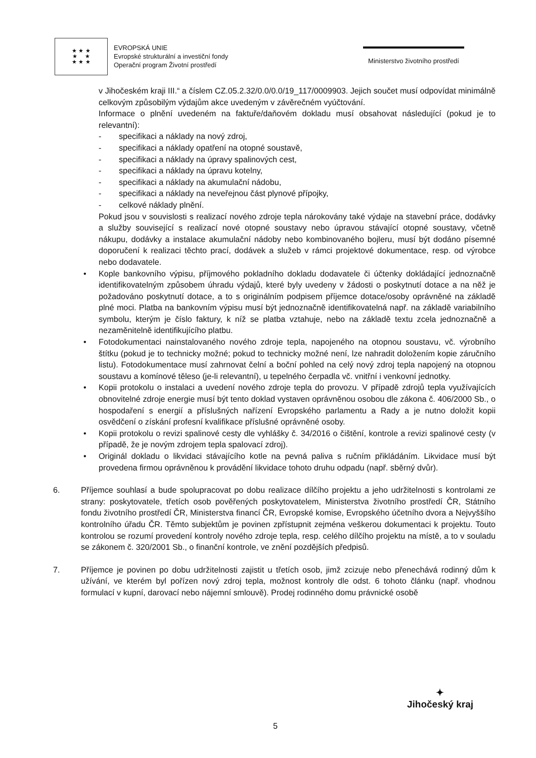★ ★ ★
★ ★
★ ★ ★
EVROPSKÁ UNIE
Evropské strukturální a investiční fondy
Operační program Životní prostředí
Ministerstvo životního prostředí
v Jihočeském kraji III.“ a číslem CZ.05.2.32/0.0/0.0/19_117/0009903. Jejich součet musí odpovídat minimálně celkovým způsobilým výdajům akce uvedeným v závěrečném vyúčtování.
Informace o plnění uvedeném na faktuře/daňovém dokladu musí obsahovat následující (pokud je to relevantní):
- specifikaci a náklady na nový zdroj,
- specifikaci a náklady opatření na otopné soustavě,
- specifikaci a náklady na úpravy spalinových cest,
- specifikaci a náklady na úpravu kotelny,
- specifikaci a náklady na akumulační nádobu,
- specifikaci a náklady na neveřejnou část plynové přípojky,
- celkové náklady plnění.
Pokud jsou v souvislosti s realizací nového zdroje tepla nárokovány také výdaje na stavební práce, dodávky a služby související s realizací nové otopné soustavy nebo úpravou stávající otopné soustavy, včetně nákupu, dodávky a instalace akumulační nádoby nebo kombinovaného bojleru, musí být dodáno písemné doporučení k realizaci těchto prací, dodávek a služeb v rámci projektové dokumentace, resp. od výrobce nebo dodavatele.
• Kople bankovního výpisu, příjmového pokladního dokladu dodavatele či účtenky dokládající jednoznačně identifikovatelným způsobem úhradu výdajů, které byly uvedeny v žádosti o poskytnutí dotace a na něž je požadováno poskytnutí dotace, a to s originálním podpisem příjemce dotace/osoby oprávněné na základě plné moci. Platba na bankovním výpisu musí být jednoznačně identifikovatelná např. na základě variabilního symbolu, kterým je číslo faktury, k níž se platba vztahuje, nebo na základě textu zcela jednoznačně a nezaměnitelně identifikujícího platbu.
• Fotodokumentaci nainstalovaného nového zdroje tepla, napojeného na otopnou soustavu, vč. výrobního štítku (pokud je to technicky možné; pokud to technicky možné není, lze nahradit doložením kopie záručního listu). Fotodokumentace musí zahrnovat čelní a boční pohled na celý nový zdroj tepla napojený na otopnou soustavu a komínové těleso (je-li relevantní), u tepelného čerpadla vč. vnitřní i venkovní jednotky.
• Kopii protokolu o instalaci a uvedení nového zdroje tepla do provozu. V případě zdrojů tepla využívajících obnovitelné zdroje energie musí být tento doklad vystaven oprávněnou osobou dle zákona č. 406/2000 Sb., o hospodaření s energií a příslušných nařízení Evropského parlamentu a Rady a je nutno doložit kopii osvědčení o získání profesní kvalifikace příslušné oprávněné osoby.
• Kopii protokolu o revizi spalinové cesty dle vyhlášky č. 34/2016 o čištění, kontrole a revizi spalinové cesty (v případě, že je novým zdrojem tepla spalovací zdroj).
• Originál dokladu o likvidaci stávajícího kotle na pevná paliva s ručním přikládáním. Likvidace musí být provedena firmou oprávněnou k provádění likvidace tohoto druhu odpadu (např. sběrný dvůr).
6. Příjemce souhlasí a bude spolupracovat po dobu realizace dílčího projektu a jeho udržitelnosti s kontrolami ze strany: poskytovatele, třetích osob pověřených poskytovatelem, Ministerstva životního prostředí ČR, Státního fondu životního prostředí ČR, Ministerstva financí ČR, Evropské komise, Evropského účetního dvora a Nejvyššího kontrolního úřadu ČR. Těmto subjektům je povinen zpřístupnit zejména veškerou dokumentaci k projektu. Touto kontrolou se rozumí provedení kontroly nového zdroje tepla, resp. celého dílčího projektu na místě, a to v souladu se zákonem č. 320/2001 Sb., o finanční kontrole, ve znění pozdějších předpisů.
7. Příjemce je povinen po dobu udržitelnosti zajistit u třetích osob, jimž zcizuje nebo přenechává rodinný dům k užívání, ve kterém byl pořízen nový zdroj tepla, možnost kontroly dle odst. 6 tohoto článku (např. vhodnou formulací v kupní, darovací nebo nájemní smlouvě). Prodej rodinného domu právnické osobě
5
✦
Jihočeský kraj